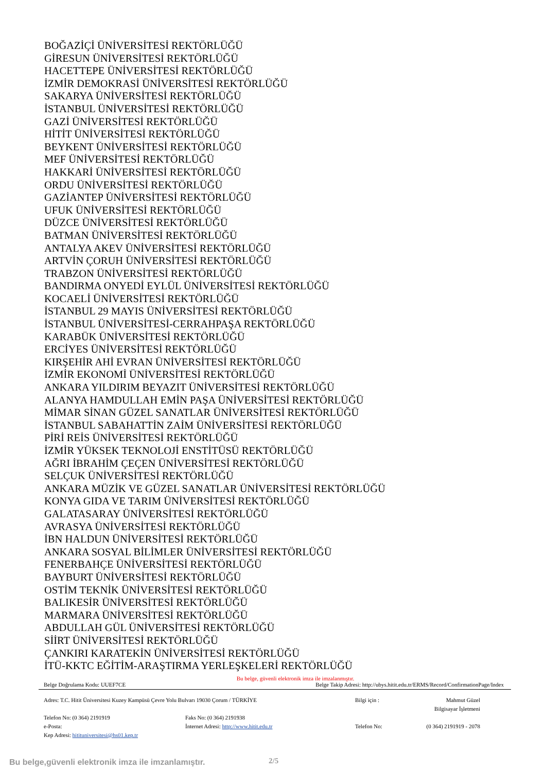BOĞAZİÇİ ÜNİVERSİTESİ REKTÖRLÜĞÜ
GİRESUN ÜNİVERSİTESİ REKTÖRLÜĞÜ
HACETTEPE ÜNİVERSİTESİ REKTÖRLÜĞÜ
İZMİR DEMOKRASİ ÜNİVERSİTESİ REKTÖRLÜĞÜ
SAKARYA ÜNİVERSİTESİ REKTÖRLÜĞÜ
İSTANBUL ÜNİVERSİTESİ REKTÖRLÜĞÜ
GAZİ ÜNİVERSİTESİ REKTÖRLÜĞÜ
HİTİT ÜNİVERSİTESİ REKTÖRLÜĞÜ
BEYKENT ÜNİVERSİTESİ REKTÖRLÜĞÜ
MEF ÜNİVERSİTESİ REKTÖRLÜĞÜ
HAKKARİ ÜNİVERSİTESİ REKTÖRLÜĞÜ
ORDU ÜNİVERSİTESİ REKTÖRLÜĞÜ
GAZİANTEP ÜNİVERSİTESİ REKTÖRLÜĞÜ
UFUK ÜNİVERSİTESİ REKTÖRLÜĞÜ
DÜZCE ÜNİVERSİTESİ REKTÖRLÜĞÜ
BATMAN ÜNİVERSİTESİ REKTÖRLÜĞÜ
ANTALYA AKEV ÜNİVERSİTESİ REKTÖRLÜĞÜ
ARTVİN ÇORUH ÜNİVERSİTESİ REKTÖRLÜĞÜ
TRABZON ÜNİVERSİTESİ REKTÖRLÜĞÜ
BANDIRMA ONYEDİ EYLÜL ÜNİVERSİTESİ REKTÖRLÜĞÜ
KOCAELİ ÜNİVERSİTESİ REKTÖRLÜĞÜ
İSTANBUL 29 MAYIS ÜNİVERSİTESİ REKTÖRLÜĞÜ
İSTANBUL ÜNİVERSİTESİ-CERRAHPAŞA REKTÖRLÜĞÜ
KARABÜK ÜNİVERSİTESİ REKTÖRLÜĞÜ
ERCİYES ÜNİVERSİTESİ REKTÖRLÜĞÜ
KIRŞEHİR AHİ EVRAN ÜNİVERSİTESİ REKTÖRLÜĞÜ
İZMİR EKONOMİ ÜNİVERSİTESİ REKTÖRLÜĞÜ
ANKARA YILDIRIM BEYAZIT ÜNİVERSİTESİ REKTÖRLÜĞÜ
ALANYA HAMDULLAH EMİN PAŞA ÜNİVERSİTESİ REKTÖRLÜĞÜ
MİMAR SİNAN GÜZEL SANATLAR ÜNİVERSİTESİ REKTÖRLÜĞÜ
İSTANBUL SABAHATTİN ZAİM ÜNİVERSİTESİ REKTÖRLÜĞÜ
PİRİ REİS ÜNİVERSİTESİ REKTÖRLÜĞÜ
İZMİR YÜKSEK TEKNOLOJİ ENSTİTÜSÜ REKTÖRLÜĞÜ
AĞRI İBRAHİM ÇEÇEN ÜNİVERSİTESİ REKTÖRLÜĞÜ
SELÇUK ÜNİVERSİTESİ REKTÖRLÜĞÜ
ANKARA MÜZİK VE GÜZEL SANATLAR ÜNİVERSİTESİ REKTÖRLÜĞÜ
KONYA GIDA VE TARIM ÜNİVERSİTESİ REKTÖRLÜĞÜ
GALATASARAY ÜNİVERSİTESİ REKTÖRLÜĞÜ
AVRASYA ÜNİVERSİTESİ REKTÖRLÜĞÜ
İBN HALDUN ÜNİVERSİTESİ REKTÖRLÜĞÜ
ANKARA SOSYAL BİLİMLER ÜNİVERSİTESİ REKTÖRLÜĞÜ
FENERBAHÇE ÜNİVERSİTESİ REKTÖRLÜĞÜ
BAYBURT ÜNİVERSİTESİ REKTÖRLÜĞÜ
OSTİM TEKNİK ÜNİVERSİTESİ REKTÖRLÜĞÜ
BALIKESİR ÜNİVERSİTESİ REKTÖRLÜĞÜ
MARMARA ÜNİVERSİTESİ REKTÖRLÜĞÜ
ABDULLAH GÜL ÜNİVERSİTESİ REKTÖRLÜĞÜ
SİİRT ÜNİVERSİTESİ REKTÖRLÜĞÜ
ÇANKIRI KARATEKİN ÜNİVERSİTESİ REKTÖRLÜĞÜ
İTÜ-KKTC EĞİTİM-ARAŞTIRMA YERLEŞKELERİ REKTÖRLÜĞÜ
Bu belge, güvenli elektronik imza ile imzalanmıştır.
Belge Doğrulama Kodu: UUEF7CE Belge Takip Adresi: http://ubys.hitit.edu.tr/ERMS/Record/ConfirmationPage/Index
Adres: T.C. Hitit Üniversitesi Kuzey Kampüsü Çevre Yolu Bulvarı 19030 Çorum / TÜRKİYE
Bilgi için :
Mahmut Güzel
Bilgisayar İşletmeni
Telefon No: (0 364) 2191919
Faks No: (0 364) 2191938
e-Posta:
İnternet Adresi: http://www.hitit.edu.tr
Telefon No:
(0 364) 2191919 - 2078
Kep Adresi: hitituniversitesi@hs01.kep.tr
Bu belge,güvenli elektronik imza ile imzanlamıştır.
2/5